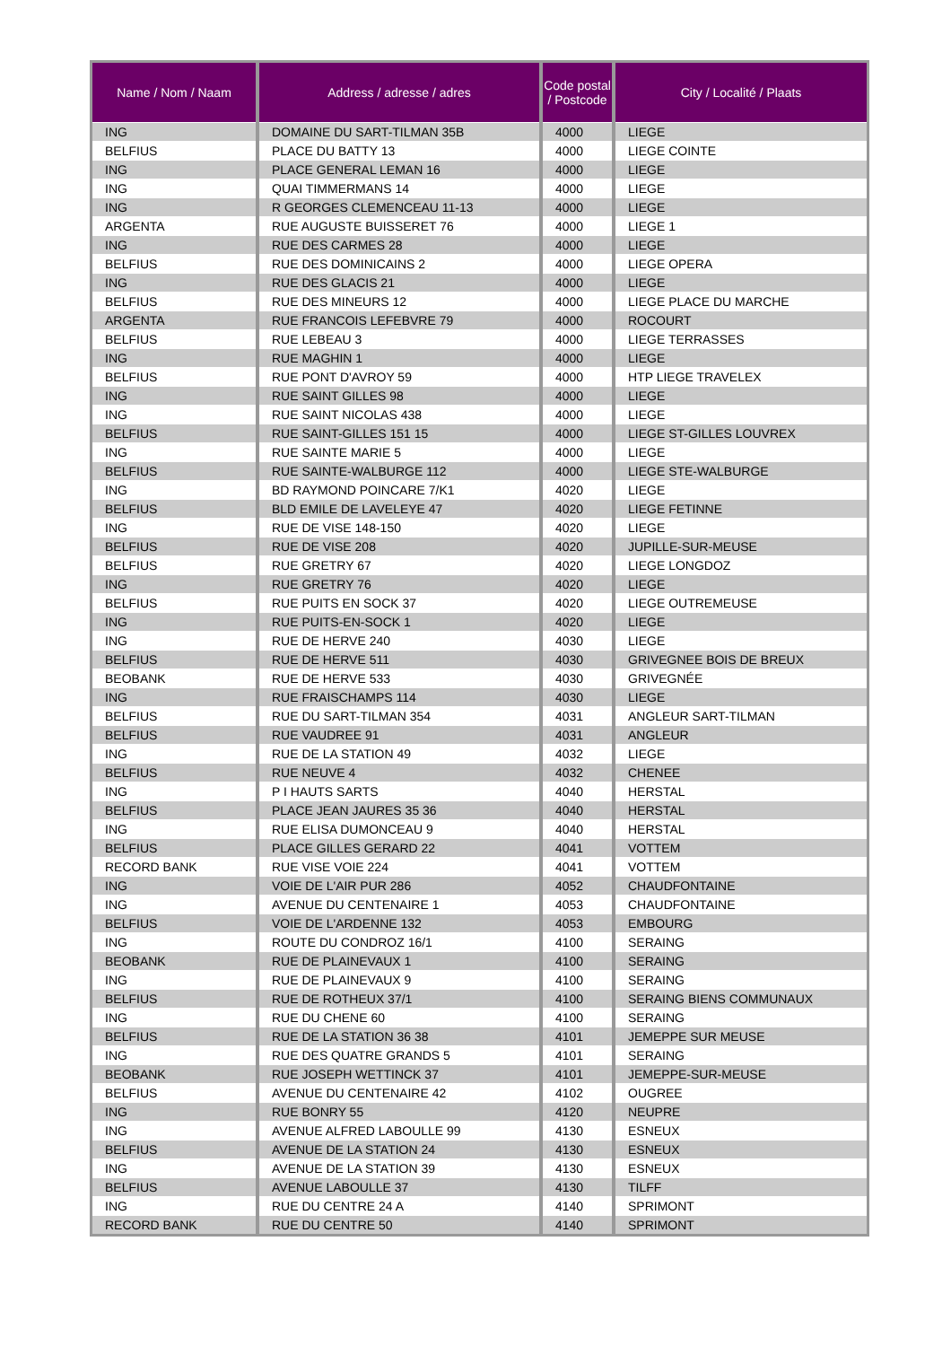| Name / Nom / Naam | Address / adresse / adres | Code postal / Postcode | City / Localité / Plaats |
| --- | --- | --- | --- |
| ING | DOMAINE DU SART-TILMAN 35B | 4000 | LIEGE |
| BELFIUS | PLACE DU BATTY 13 | 4000 | LIEGE COINTE |
| ING | PLACE GENERAL LEMAN 16 | 4000 | LIEGE |
| ING | QUAI TIMMERMANS 14 | 4000 | LIEGE |
| ING | R GEORGES CLEMENCEAU 11-13 | 4000 | LIEGE |
| ARGENTA | RUE AUGUSTE BUISSERET 76 | 4000 | LIEGE 1 |
| ING | RUE DES CARMES 28 | 4000 | LIEGE |
| BELFIUS | RUE DES DOMINICAINS 2 | 4000 | LIEGE OPERA |
| ING | RUE DES GLACIS 21 | 4000 | LIEGE |
| BELFIUS | RUE DES MINEURS 12 | 4000 | LIEGE PLACE DU MARCHE |
| ARGENTA | RUE FRANCOIS LEFEBVRE 79 | 4000 | ROCOURT |
| BELFIUS | RUE LEBEAU 3 | 4000 | LIEGE TERRASSES |
| ING | RUE MAGHIN 1 | 4000 | LIEGE |
| BELFIUS | RUE PONT D'AVROY 59 | 4000 | HTP LIEGE TRAVELEX |
| ING | RUE SAINT GILLES 98 | 4000 | LIEGE |
| ING | RUE SAINT NICOLAS 438 | 4000 | LIEGE |
| BELFIUS | RUE SAINT-GILLES 151 15 | 4000 | LIEGE ST-GILLES LOUVREX |
| ING | RUE SAINTE MARIE 5 | 4000 | LIEGE |
| BELFIUS | RUE SAINTE-WALBURGE 112 | 4000 | LIEGE STE-WALBURGE |
| ING | BD RAYMOND POINCARE 7/K1 | 4020 | LIEGE |
| BELFIUS | BLD EMILE DE LAVELEYE 47 | 4020 | LIEGE FETINNE |
| ING | RUE DE VISE 148-150 | 4020 | LIEGE |
| BELFIUS | RUE DE VISE 208 | 4020 | JUPILLE-SUR-MEUSE |
| BELFIUS | RUE GRETRY 67 | 4020 | LIEGE LONGDOZ |
| ING | RUE GRETRY 76 | 4020 | LIEGE |
| BELFIUS | RUE PUITS EN SOCK 37 | 4020 | LIEGE OUTREMEUSE |
| ING | RUE PUITS-EN-SOCK 1 | 4020 | LIEGE |
| ING | RUE DE HERVE 240 | 4030 | LIEGE |
| BELFIUS | RUE DE HERVE 511 | 4030 | GRIVEGNEE BOIS DE BREUX |
| BEOBANK | RUE DE HERVE 533 | 4030 | GRIVEGNÉE |
| ING | RUE FRAISCHAMPS 114 | 4030 | LIEGE |
| BELFIUS | RUE DU SART-TILMAN 354 | 4031 | ANGLEUR SART-TILMAN |
| BELFIUS | RUE VAUDREE 91 | 4031 | ANGLEUR |
| ING | RUE DE LA STATION 49 | 4032 | LIEGE |
| BELFIUS | RUE NEUVE 4 | 4032 | CHENEE |
| ING | P I HAUTS SARTS | 4040 | HERSTAL |
| BELFIUS | PLACE JEAN JAURES 35 36 | 4040 | HERSTAL |
| ING | RUE ELISA DUMONCEAU 9 | 4040 | HERSTAL |
| BELFIUS | PLACE GILLES GERARD 22 | 4041 | VOTTEM |
| RECORD BANK | RUE VISE VOIE 224 | 4041 | VOTTEM |
| ING | VOIE DE L'AIR PUR 286 | 4052 | CHAUDFONTAINE |
| ING | AVENUE DU CENTENAIRE 1 | 4053 | CHAUDFONTAINE |
| BELFIUS | VOIE DE L'ARDENNE 132 | 4053 | EMBOURG |
| ING | ROUTE DU CONDROZ 16/1 | 4100 | SERAING |
| BEOBANK | RUE DE PLAINEVAUX 1 | 4100 | SERAING |
| ING | RUE DE PLAINEVAUX 9 | 4100 | SERAING |
| BELFIUS | RUE DE ROTHEUX 37/1 | 4100 | SERAING BIENS COMMUNAUX |
| ING | RUE DU CHENE 60 | 4100 | SERAING |
| BELFIUS | RUE DE LA STATION 36 38 | 4101 | JEMEPPE SUR MEUSE |
| ING | RUE DES QUATRE GRANDS 5 | 4101 | SERAING |
| BEOBANK | RUE JOSEPH WETTINCK 37 | 4101 | JEMEPPE-SUR-MEUSE |
| BELFIUS | AVENUE DU CENTENAIRE 42 | 4102 | OUGREE |
| ING | RUE BONRY 55 | 4120 | NEUPRE |
| ING | AVENUE ALFRED LABOULLE 99 | 4130 | ESNEUX |
| BELFIUS | AVENUE DE LA STATION 24 | 4130 | ESNEUX |
| ING | AVENUE DE LA STATION 39 | 4130 | ESNEUX |
| BELFIUS | AVENUE LABOULLE 37 | 4130 | TILFF |
| ING | RUE DU CENTRE 24 A | 4140 | SPRIMONT |
| RECORD BANK | RUE DU CENTRE 50 | 4140 | SPRIMONT |